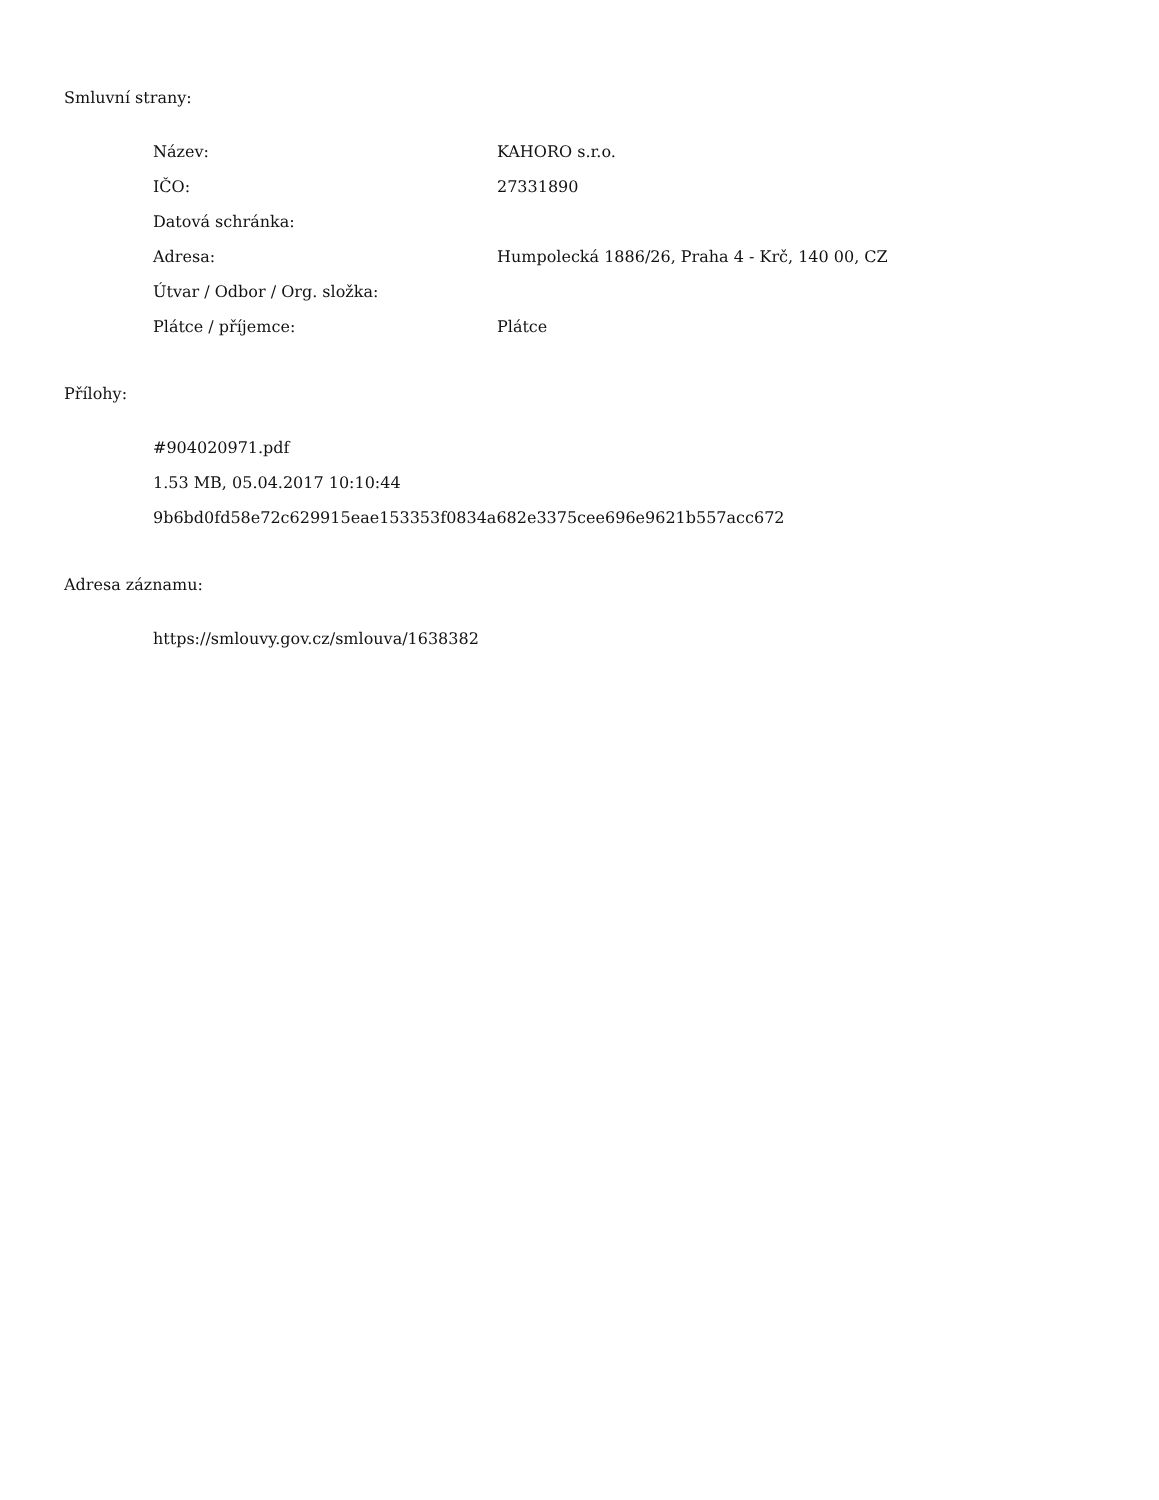Smluvní strany:
| Název: | KAHORO s.r.o. |
| IČO: | 27331890 |
| Datová schránka: | |
| Adresa: | Humpolecká 1886/26, Praha 4 - Krč, 140 00, CZ |
| Útvar / Odbor / Org. složka: | |
| Plátce / příjemce: | Plátce |
Přílohy:
| #904020971.pdf |
| 1.53 MB, 05.04.2017 10:10:44 |
| 9b6bd0fd58e72c629915eae153353f0834a682e3375cee696e9621b557acc672 |
Adresa záznamu:
| https://smlouvy.gov.cz/smlouva/1638382 |